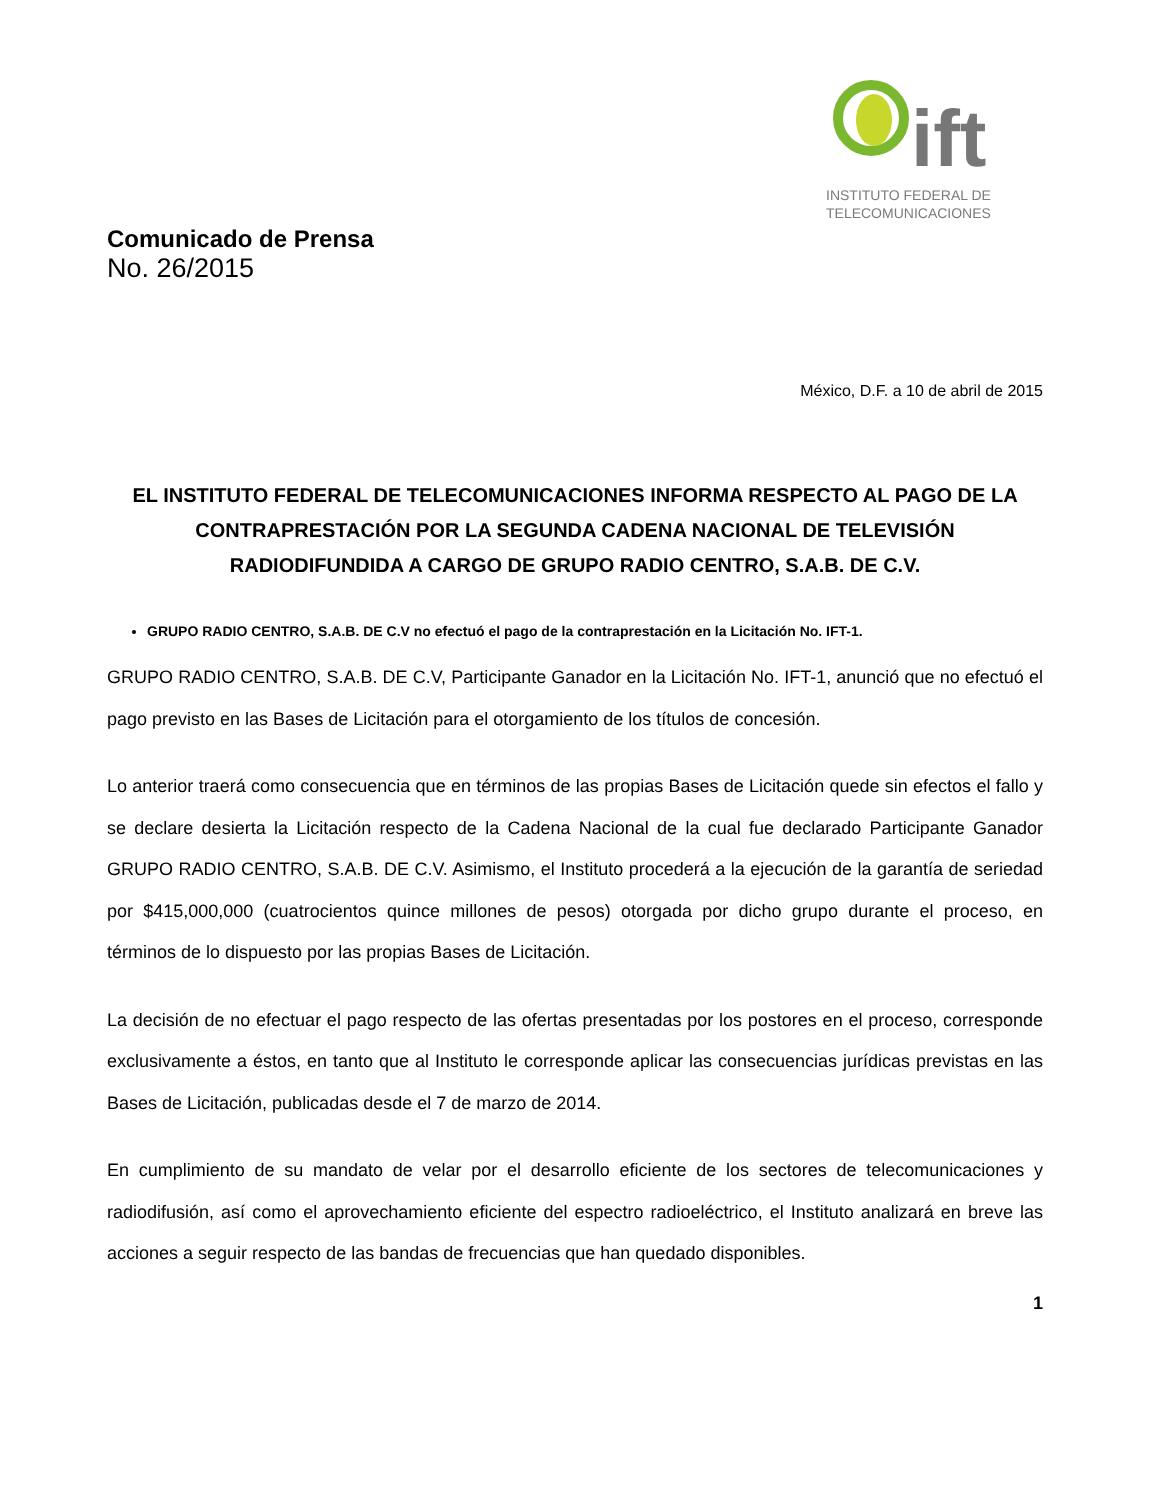ift
INSTITUTO FEDERAL DE
TELECOMUNICACIONES
Comunicado de Prensa
No. 26/2015
México, D.F. a 10 de abril de 2015
EL INSTITUTO FEDERAL DE TELECOMUNICACIONES INFORMA RESPECTO AL PAGO DE LA CONTRAPRESTACIÓN POR LA SEGUNDA CADENA NACIONAL DE TELEVISIÓN RADIODIFUNDIDA A CARGO DE GRUPO RADIO CENTRO, S.A.B. DE C.V.
GRUPO RADIO CENTRO, S.A.B. DE C.V no efectuó el pago de la contraprestación en la Licitación No. IFT-1.
GRUPO RADIO CENTRO, S.A.B. DE C.V, Participante Ganador en la Licitación No. IFT-1, anunció que no efectuó el pago previsto en las Bases de Licitación para el otorgamiento de los títulos de concesión.
Lo anterior traerá como consecuencia que en términos de las propias Bases de Licitación quede sin efectos el fallo y se declare desierta la Licitación respecto de la Cadena Nacional de la cual fue declarado Participante Ganador GRUPO RADIO CENTRO, S.A.B. DE C.V. Asimismo, el Instituto procederá a la ejecución de la garantía de seriedad por $415,000,000 (cuatrocientos quince millones de pesos) otorgada por dicho grupo durante el proceso, en términos de lo dispuesto por las propias Bases de Licitación.
La decisión de no efectuar el pago respecto de las ofertas presentadas por los postores en el proceso, corresponde exclusivamente a éstos, en tanto que al Instituto le corresponde aplicar las consecuencias jurídicas previstas en las Bases de Licitación, publicadas desde el 7 de marzo de 2014.
En cumplimiento de su mandato de velar por el desarrollo eficiente de los sectores de telecomunicaciones y radiodifusión, así como el aprovechamiento eficiente del espectro radioeléctrico, el Instituto analizará en breve las acciones a seguir respecto de las bandas de frecuencias que han quedado disponibles.
1